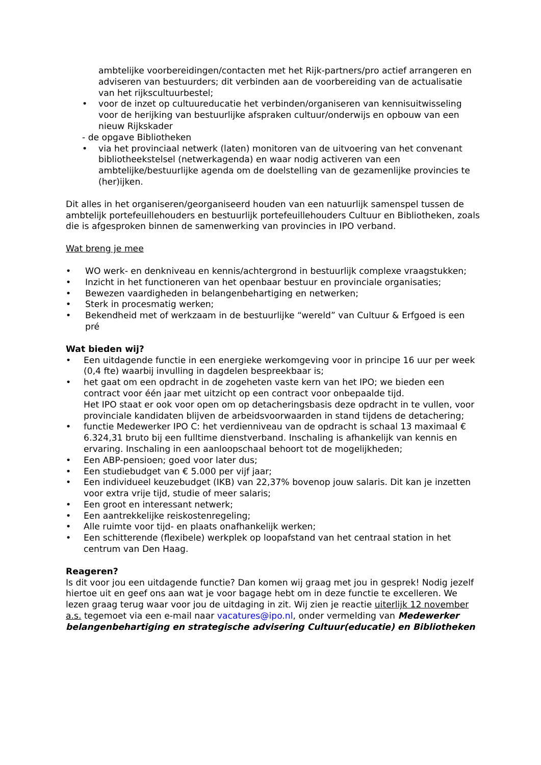ambtelijke voorbereidingen/contacten met het Rijk-partners/pro actief arrangeren en adviseren van bestuurders; dit verbinden aan de voorbereiding van de actualisatie van het rijkscultuurbestel;
• voor de inzet op cultuureducatie het verbinden/organiseren van kennisuitwisseling voor de herijking van bestuurlijke afspraken cultuur/onderwijs en opbouw van een nieuw Rijkskader
- de opgave Bibliotheken
• via het provinciaal netwerk (laten) monitoren van de uitvoering van het convenant bibliotheekstelsel (netwerkagenda) en waar nodig activeren van een ambtelijke/bestuurlijke agenda om de doelstelling van de gezamenlijke provincies te (her)ijken.
Dit alles in het organiseren/georganiseerd houden van een natuurlijk samenspel tussen de ambtelijk portefeuillehouders en bestuurlijk portefeuillehouders Cultuur en Bibliotheken, zoals die is afgesproken binnen de samenwerking van provincies in IPO verband.
Wat breng je mee
• WO werk- en denkniveau en kennis/achtergrond in bestuurlijk complexe vraagstukken;
• Inzicht in het functioneren van het openbaar bestuur en provinciale organisaties;
• Bewezen vaardigheden in belangenbehartiging en netwerken;
• Sterk in procesmatig werken;
• Bekendheid met of werkzaam in de bestuurlijke “wereld” van Cultuur & Erfgoed is een pré
Wat bieden wij?
• Een uitdagende functie in een energieke werkomgeving voor in principe 16 uur per week (0,4 fte) waarbij invulling in dagdelen bespreekbaar is;
• het gaat om een opdracht in de zogeheten vaste kern van het IPO; we bieden een contract voor één jaar met uitzicht op een contract voor onbepaalde tijd.
Het IPO staat er ook voor open om op detacheringsbasis deze opdracht in te vullen, voor provinciale kandidaten blijven de arbeidsvoorwaarden in stand tijdens de detachering;
• functie Medewerker IPO C: het verdienniveau van de opdracht is schaal 13 maximaal € 6.324,31 bruto bij een fulltime dienstverband. Inschaling is afhankelijk van kennis en ervaring. Inschaling in een aanloopschaal behoort tot de mogelijkheden;
• Een ABP-pensioen; goed voor later dus;
• Een studiebudget van € 5.000 per vijf jaar;
• Een individueel keuzebudget (IKB) van 22,37% bovenop jouw salaris. Dit kan je inzetten voor extra vrije tijd, studie of meer salaris;
• Een groot en interessant netwerk;
• Een aantrekkelijke reiskostenregeling;
• Alle ruimte voor tijd- en plaats onafhankelijk werken;
• Een schitterende (flexibele) werkplek op loopafstand van het centraal station in het centrum van Den Haag.
Reageren?
Is dit voor jou een uitdagende functie? Dan komen wij graag met jou in gesprek! Nodig jezelf hiertoe uit en geef ons aan wat je voor bagage hebt om in deze functie te excelleren. We lezen graag terug waar voor jou de uitdaging in zit. Wij zien je reactie uiterlijk 12 november a.s. tegemoet via een e-mail naar vacatures@ipo.nl, onder vermelding van Medewerker belangenbehartiging en strategische advisering Cultuur(educatie) en Bibliotheken